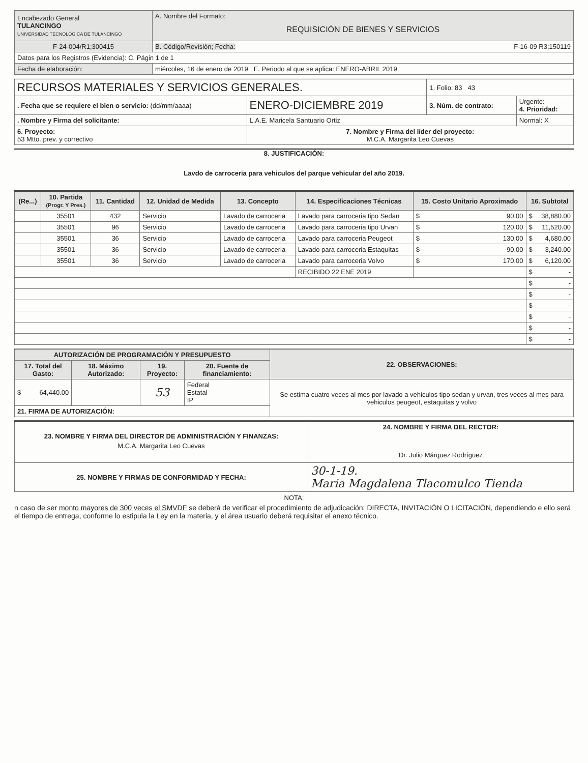| Encabezado General TULANCINGO UNIVERSIDAD TECNOLÓGICA DE TULANCINGO | A. Nombre del Formato: REQUISICIÓN DE BIENES Y SERVICIOS |
| F-24-004/R1;300415 | B. Código/Revisión; Fecha: F-16-09 R3;150119 |
| Datos para los Registros (Evidencia): C. Págin 1 de 1 | |
| Fecha de elaboración: | miércoles, 16 de enero de 2019 E. Periodo al que se aplica: ENERO-ABRIL 2019 |
| RECURSOS MATERIALES Y SERVICIOS GENERALES. | | 1. Folio: 83 43 | |
| . Fecha que se requiere el bien o servicio: (dd/mm/aaaa) | ENERO-DICIEMBRE 2019 | 3. Núm. de contrato: | Urgente: 4. Prioridad: |
| . Nombre y Firma del solicitante: | L.A.E. Maricela Santuario Ortiz | | Normal: X |
| 6. Proyecto: 53 Mtto. prev. y correctivo | 7. Nombre y Firma del líder del proyecto: M.C.A. Margarita Leo Cuevas | | |
8. JUSTIFICACIÓN:
Lavdo de carroceria para vehiculos del parque vehicular del año 2019.
| (Re...) | 10. Partida (Progr. Y Pres.) | 11. Cantidad | 12. Unidad de Medida | 13. Concepto | 14. Especificaciones Técnicas | 15. Costo Unitario Aproximado | 16. Subtotal |
| --- | --- | --- | --- | --- | --- | --- | --- |
| | 35501 | 432 | Servicio | Lavado de carroceria | Lavado para carroceria tipo Sedan | $ 90.00 | $ 38,880.00 |
| | 35501 | 96 | Servicio | Lavado de carroceria | Lavado para carroceria tipo Urvan | $ 120.00 | $ 11,520.00 |
| | 35501 | 36 | Servicio | Lavado de carroceria | Lavado para carroceria Peugeot | $ 130.00 | $ 4,680.00 |
| | 35501 | 36 | Servicio | Lavado de carroceria | Lavado para carroceria Estaquitas | $ 90.00 | $ 3,240.00 |
| | 35501 | 36 | Servicio | Lavado de carroceria | Lavado para carroceria Volvo | $ 170.00 | $ 6,120.00 |
| | | | | | RECIBIDO 22 ENE 2019 | | $ - |
| | | | | | | | $ - |
| | | | | | | | $ - |
| | | | | | | | $ - |
| | | | | | | | $ - |
| | | | | | | | $ - |
| | | | | | | | $ - |
| AUTORIZACIÓN DE PROGRAMACIÓN Y PRESUPUESTO | | | | 22. OBSERVACIONES: |
| --- | --- | --- | --- | --- |
| 17. Total del Gasto: | 18. Máximo Autorizado: | 19. Proyecto: | 20. Fuente de financiamiento: | |
| $ 64,440.00 | | 53 | Federal Estatal IP | Se estima cuatro veces al mes por lavado a vehiculos tipo sedan y urvan, tres veces al mes para vehiculos peugeot, estaquitas y volvo |
| 21. FIRMA DE AUTORIZACIÓN: | | | | |
| 23. NOMBRE Y FIRMA DEL DIRECTOR DE ADMINISTRACIÓN Y FINANZAS: M.C.A. Margarita Leo Cuevas | 24. NOMBRE Y FIRMA DEL RECTOR: Dr. Julio Márquez Rodríguez |
| 25. NOMBRE Y FIRMAS DE CONFORMIDAD Y FECHA: | 30-1-19. Maria Magdalena Tlacomulco Tienda |
NOTA:
n caso de ser monto mayores de 300 veces el SMVDF se deberá de verificar el procedimiento de adjudicación: DIRECTA, INVITACIÓN O LICITACIÓN, dependiendo e ello será el tiempo de entrega, conforme lo estipula la Ley en la materia, y el área usuario deberá requisitar el anexo técnico.